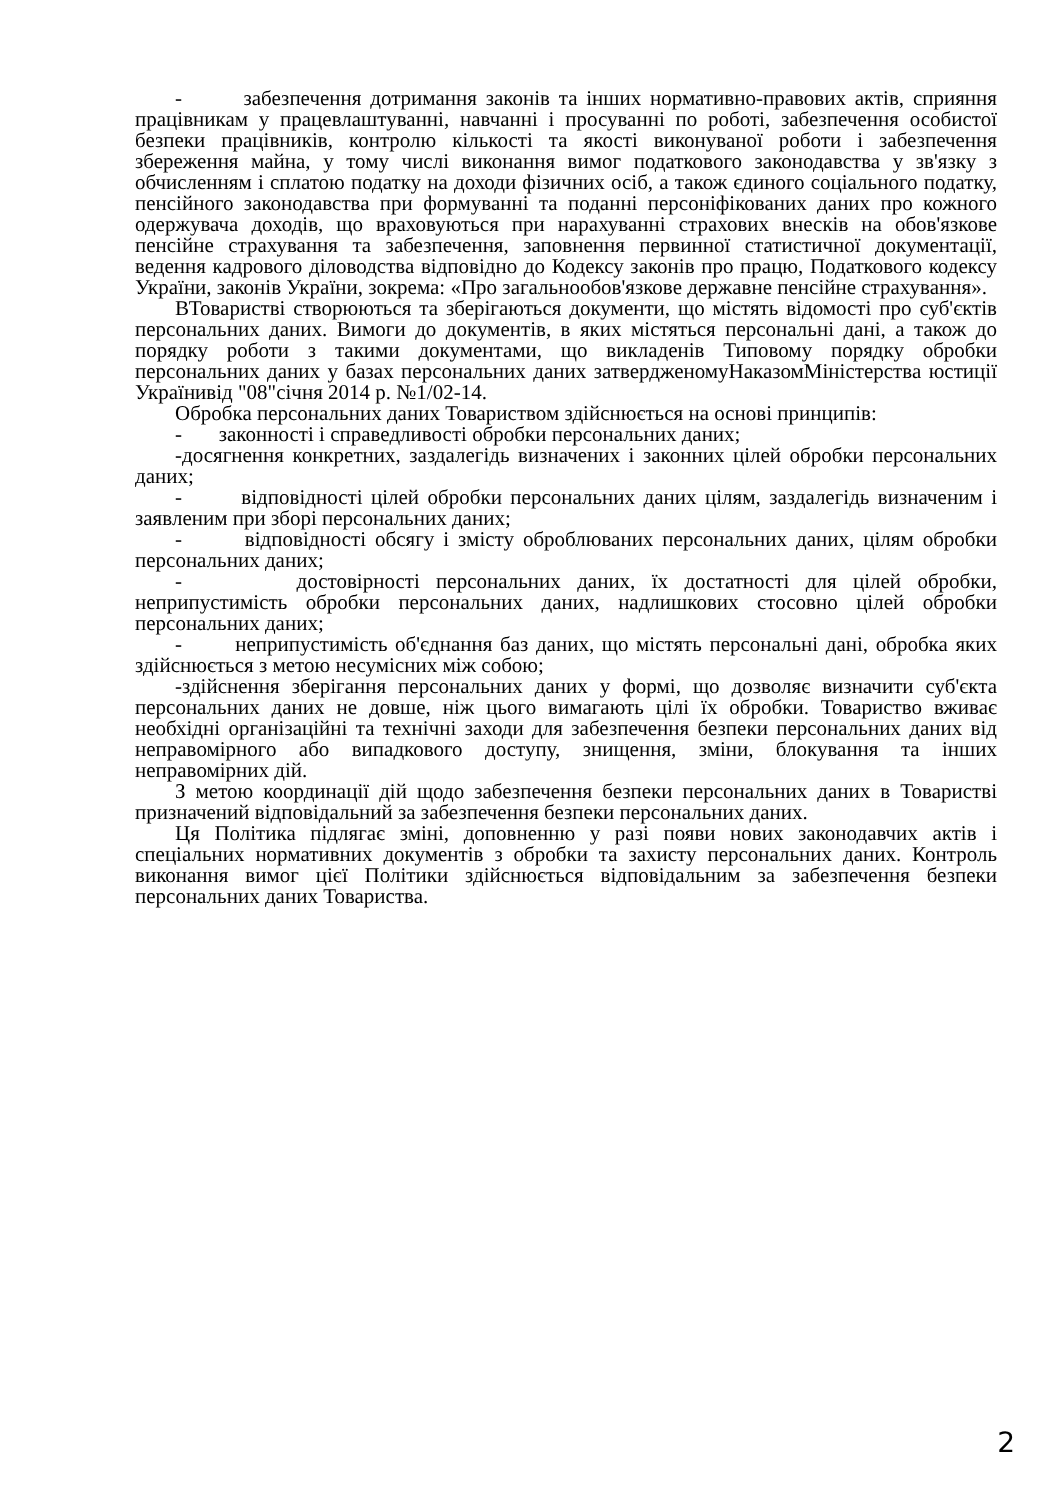- забезпечення дотримання законів та інших нормативно-правових актів, сприяння працівникам у працевлаштуванні, навчанні і просуванні по роботі, забезпечення особистої безпеки працівників, контролю кількості та якості виконуваної роботи і забезпечення збереження майна, у тому числі виконання вимог податкового законодавства у зв'язку з обчисленням і сплатою податку на доходи фізичних осіб, а також єдиного соціального податку, пенсійного законодавства при формуванні та поданні персоніфікованих даних про кожного одержувача доходів, що враховуються при нарахуванні страхових внесків на обов'язкове пенсійне страхування та забезпечення, заповнення первинної статистичної документації, ведення кадрового діловодства відповідно до Кодексу законів про працю, Податкового кодексу України, законів України, зокрема: «Про загальнообов'язкове державне пенсійне страхування».
ВТоваристві створюються та зберігаються документи, що містять відомості про суб'єктів персональних даних. Вимоги до документів, в яких містяться персональні дані, а також до порядку роботи з такими документами, що викладенів Типовому порядку обробки персональних даних у базах персональних даних затвердженомуНаказомМіністерства юстиції Українивід "08"січня 2014 р. №1/02-14.
Обробка персональних даних Товариством здійснюється на основі принципів:
- законності і справедливості обробки персональних даних;
-досягнення конкретних, заздалегідь визначених і законних цілей обробки персональних даних;
- відповідності цілей обробки персональних даних цілям, заздалегідь визначеним і заявленим при зборі персональних даних;
- відповідності обсягу і змісту оброблюваних персональних даних, цілям обробки персональних даних;
- достовірності персональних даних, їх достатності для цілей обробки, неприпустимість обробки персональних даних, надлишкових стосовно цілей обробки персональних даних;
- неприпустимість об'єднання баз даних, що містять персональні дані, обробка яких здійснюється з метою несумісних між собою;
-здійснення зберігання персональних даних у формі, що дозволяє визначити суб'єкта персональних даних не довше, ніж цього вимагають цілі їх обробки. Товариство вживає необхідні організаційні та технічні заходи для забезпечення безпеки персональних даних від неправомірного або випадкового доступу, знищення, зміни, блокування та інших неправомірних дій.
З метою координації дій щодо забезпечення безпеки персональних даних в Товаристві призначений відповідальний за забезпечення безпеки персональних даних.
Ця Політика підлягає зміні, доповненню у разі появи нових законодавчих актів і спеціальних нормативних документів з обробки та захисту персональних даних. Контроль виконання вимог цієї Політики здійснюється відповідальним за забезпечення безпеки персональних даних Товариства.
2